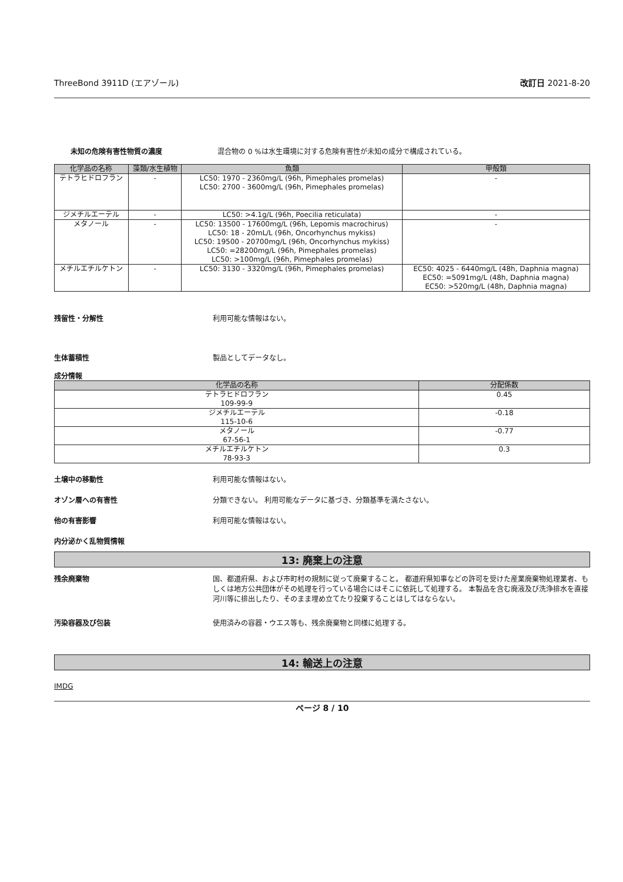ThreeBond 3911D (エアゾール) 改訂日 2021-8-20
未知の危険有害性物質の濃度 混合物の 0 %は水生環境に対する危険有害性が未知の成分で構成されている。
| 化学品の名称 | 藻類/水生植物 | 魚類 | 甲殻類 |
| --- | --- | --- | --- |
| テトラヒドロフラン | - | LC50: 1970 - 2360mg/L (96h, Pimephales promelas) LC50: 2700 - 3600mg/L (96h, Pimephales promelas) | - |
| ジメチルエーテル | - | LC50: >4.1g/L (96h, Poecilia reticulata) | - |
| メタノール | - | LC50: 13500 - 17600mg/L (96h, Lepomis macrochirus) LC50: 18 - 20mL/L (96h, Oncorhynchus mykiss) LC50: 19500 - 20700mg/L (96h, Oncorhynchus mykiss) LC50: =28200mg/L (96h, Pimephales promelas) LC50: >100mg/L (96h, Pimephales promelas) | - |
| メチルエチルケトン | - | LC50: 3130 - 3320mg/L (96h, Pimephales promelas) | EC50: 4025 - 6440mg/L (48h, Daphnia magna) EC50: =5091mg/L (48h, Daphnia magna) EC50: >520mg/L (48h, Daphnia magna) |
残留性・分解性 利用可能な情報はない。
生体蓄積性 製品としてデータなし。
成分情報
| 化学品の名称 | 分配係数 |
| --- | --- |
| テトラヒドロフラン 109-99-9 | 0.45 |
| ジメチルエーテル 115-10-6 | -0.18 |
| メタノール 67-56-1 | -0.77 |
| メチルエチルケトン 78-93-3 | 0.3 |
土壌中の移動性 利用可能な情報はない。
オゾン層への有害性 分類できない。 利用可能なデータに基づき、分類基準を満たさない。
他の有害影響 利用可能な情報はない。
内分泌かく乱物質情報
13: 廃棄上の注意
残余廃棄物 国、都道府県、および市町村の規制に従って廃棄すること。 都道府県知事などの許可を受けた産業廃棄物処理業者、もしくは地方公共団体がその処理を行っている場合にはそこに依託して処理する。 本製品を含む廃液及び洗浄排水を直接河川等に排出したり、そのまま埋め立てたり投棄することはしてはならない。
汚染容器及び包装 使用済みの容器・ウエス等も、残余廃棄物と同様に処理する。
14: 輸送上の注意
IMDG
ページ 8 / 10